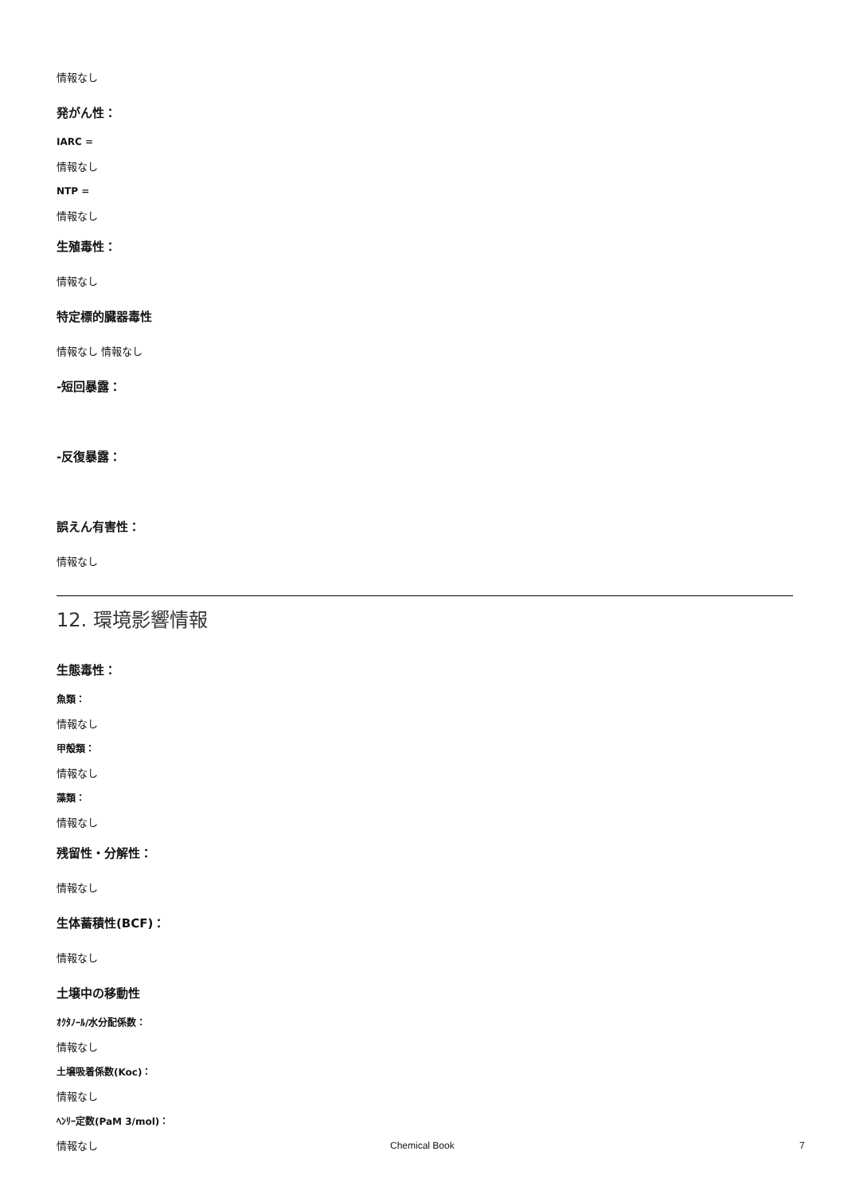情報なし
発がん性：
IARC =
情報なし
NTP =
情報なし
生殖毒性：
情報なし
特定標的臓器毒性
情報なし 情報なし
-短回暴露：
-反復暴露：
誤えん有害性：
情報なし
12. 環境影響情報
生態毒性：
魚類：
情報なし
甲殻類：
情報なし
藻類：
情報なし
残留性・分解性：
情報なし
生体蓄積性(BCF)：
情報なし
土壌中の移動性
ｵｸﾀﾉｰﾙ/水分配係数：
情報なし
土壌吸着係数(Koc)：
情報なし
ﾍﾝﾘｰ定数(PaM 3/mol)：
情報なし
Chemical Book 7